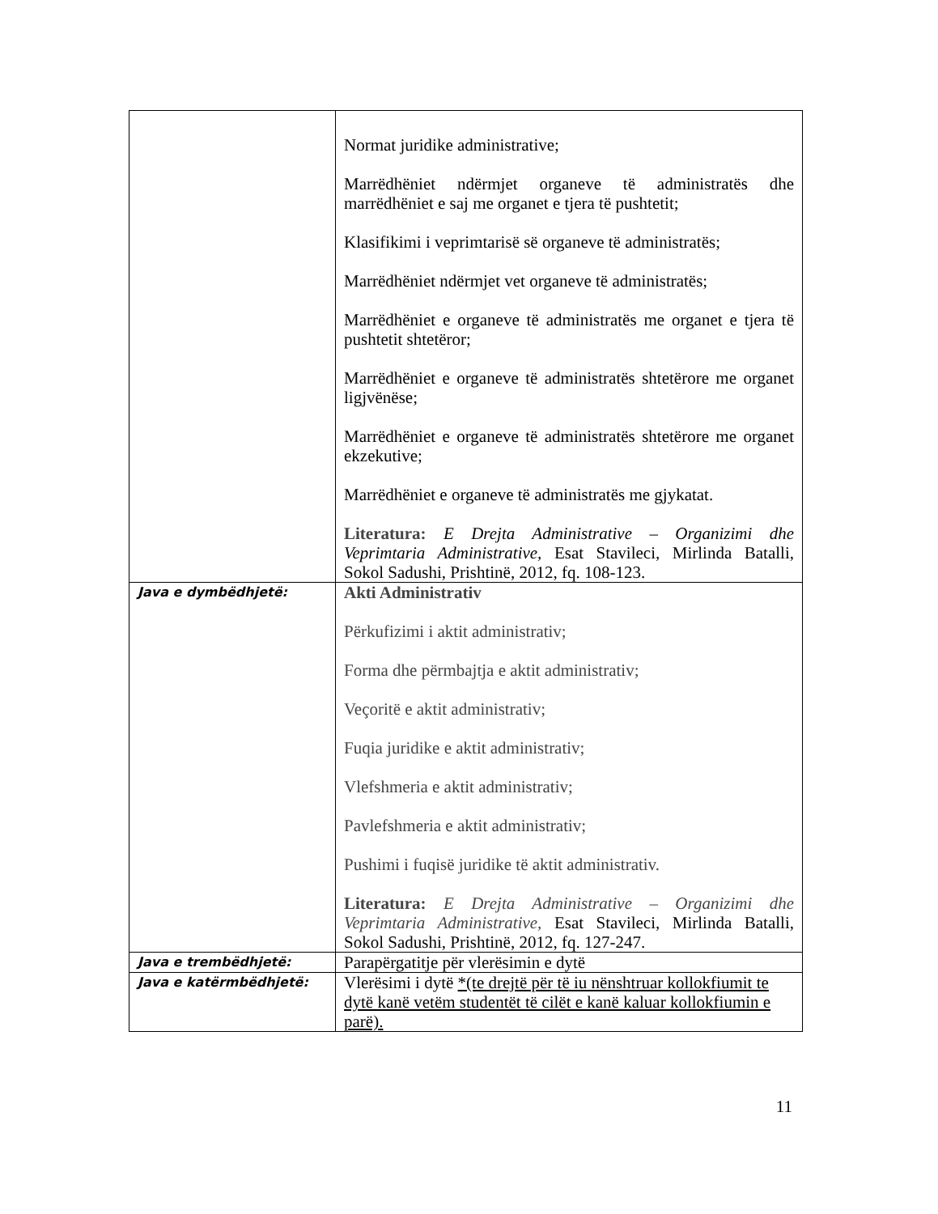| | Normat juridike administrative; Marrëdhëniet ndërmjet organeve të administratës dhe marrëdhëniet e saj me organet e tjera të pushtetit; Klasifikimi i veprimtarisë së organeve të administratës; Marrëdhëniet ndërmjet vet organeve të administratës; Marrëdhëniet e organeve të administratës me organet e tjera të pushtetit shtetëror; Marrëdhëniet e organeve të administratës shtetërore me organet ligjvënëse; Marrëdhëniet e organeve të administratës shtetërore me organet ekzekutive; Marrëdhëniet e organeve të administratës me gjykatat. Literatura: E Drejta Administrative – Organizimi dhe Veprimtaria Administrative, Esat Stavileci, Mirlinda Batalli, Sokol Sadushi, Prishtinë, 2012, fq. 108-123. |
| Java e dymbëdhjetë: | Akti Administrativ Përkufizimi i aktit administrativ; Forma dhe përmbajtja e aktit administrativ; Veçoritë e aktit administrativ; Fuqia juridike e aktit administrativ; Vlefshmeria e aktit administrativ; Pavlefshmeria e aktit administrativ; Pushimi i fuqisë juridike të aktit administrativ. Literatura: E Drejta Administrative – Organizimi dhe Veprimtaria Administrative, Esat Stavileci, Mirlinda Batalli, Sokol Sadushi, Prishtinë, 2012, fq. 127-247. |
| Java e trembëdhjetë: | Parapërgatitje për vlerësimin e dytë |
| Java e katërmbëdhjetë: | Vlerësimi i dytë *(te drejtë për të iu nënshtruar kollokfiumit te dytë kanë vetëm studentët të cilët e kanë kaluar kollokfiumin e parë). |
11